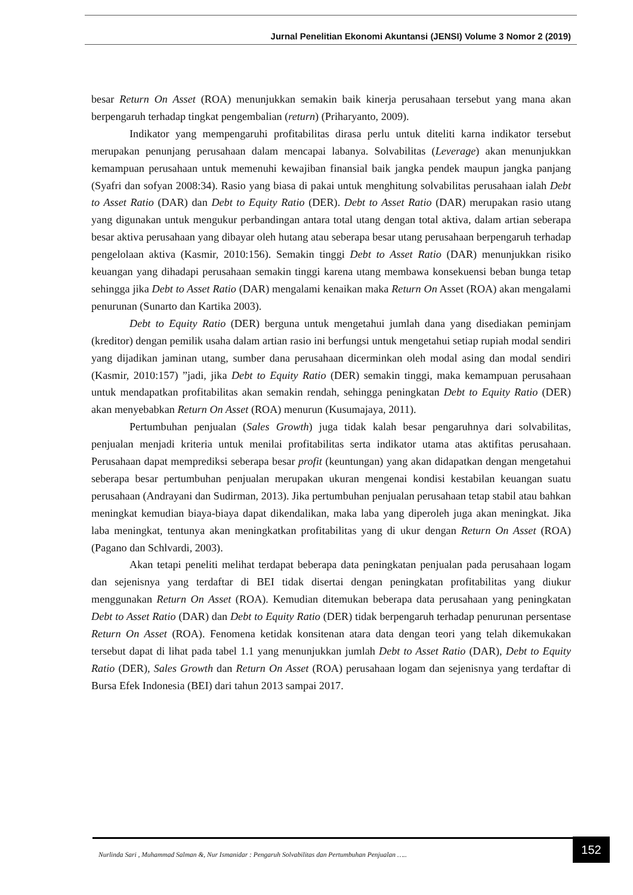Jurnal Penelitian Ekonomi Akuntansi (JENSI) Volume 3 Nomor 2 (2019)
besar Return On Asset (ROA) menunjukkan semakin baik kinerja perusahaan tersebut yang mana akan berpengaruh terhadap tingkat pengembalian (return) (Priharyanto, 2009).
Indikator yang mempengaruhi profitabilitas dirasa perlu untuk diteliti karna indikator tersebut merupakan penunjang perusahaan dalam mencapai labanya. Solvabilitas (Leverage) akan menunjukkan kemampuan perusahaan untuk memenuhi kewajiban finansial baik jangka pendek maupun jangka panjang (Syafri dan sofyan 2008:34). Rasio yang biasa di pakai untuk menghitung solvabilitas perusahaan ialah Debt to Asset Ratio (DAR) dan Debt to Equity Ratio (DER). Debt to Asset Ratio (DAR) merupakan rasio utang yang digunakan untuk mengukur perbandingan antara total utang dengan total aktiva, dalam artian seberapa besar aktiva perusahaan yang dibayar oleh hutang atau seberapa besar utang perusahaan berpengaruh terhadap pengelolaan aktiva (Kasmir, 2010:156). Semakin tinggi Debt to Asset Ratio (DAR) menunjukkan risiko keuangan yang dihadapi perusahaan semakin tinggi karena utang membawa konsekuensi beban bunga tetap sehingga jika Debt to Asset Ratio (DAR) mengalami kenaikan maka Return On Asset (ROA) akan mengalami penurunan (Sunarto dan Kartika 2003).
Debt to Equity Ratio (DER) berguna untuk mengetahui jumlah dana yang disediakan peminjam (kreditor) dengan pemilik usaha dalam artian rasio ini berfungsi untuk mengetahui setiap rupiah modal sendiri yang dijadikan jaminan utang, sumber dana perusahaan dicerminkan oleh modal asing dan modal sendiri (Kasmir, 2010:157) ”jadi, jika Debt to Equity Ratio (DER) semakin tinggi, maka kemampuan perusahaan untuk mendapatkan profitabilitas akan semakin rendah, sehingga peningkatan Debt to Equity Ratio (DER) akan menyebabkan Return On Asset (ROA) menurun (Kusumajaya, 2011).
Pertumbuhan penjualan (Sales Growth) juga tidak kalah besar pengaruhnya dari solvabilitas, penjualan menjadi kriteria untuk menilai profitabilitas serta indikator utama atas aktifitas perusahaan. Perusahaan dapat memprediksi seberapa besar profit (keuntungan) yang akan didapatkan dengan mengetahui seberapa besar pertumbuhan penjualan merupakan ukuran mengenai kondisi kestabilan keuangan suatu perusahaan (Andrayani dan Sudirman, 2013). Jika pertumbuhan penjualan perusahaan tetap stabil atau bahkan meningkat kemudian biaya-biaya dapat dikendalikan, maka laba yang diperoleh juga akan meningkat. Jika laba meningkat, tentunya akan meningkatkan profitabilitas yang di ukur dengan Return On Asset (ROA) (Pagano dan Schlvardi, 2003).
Akan tetapi peneliti melihat terdapat beberapa data peningkatan penjualan pada perusahaan logam dan sejenisnya yang terdaftar di BEI tidak disertai dengan peningkatan profitabilitas yang diukur menggunakan Return On Asset (ROA). Kemudian ditemukan beberapa data perusahaan yang peningkatan Debt to Asset Ratio (DAR) dan Debt to Equity Ratio (DER) tidak berpengaruh terhadap penurunan persentase Return On Asset (ROA). Fenomena ketidak konsitenan atara data dengan teori yang telah dikemukakan tersebut dapat di lihat pada tabel 1.1 yang menunjukkan jumlah Debt to Asset Ratio (DAR), Debt to Equity Ratio (DER), Sales Growth dan Return On Asset (ROA) perusahaan logam dan sejenisnya yang terdaftar di Bursa Efek Indonesia (BEI) dari tahun 2013 sampai 2017.
Nurlinda Sari , Muhammad Salman &, Nur Ismanidar : Pengaruh Solvabilitas dan Pertumbuhan Penjualan …..
152